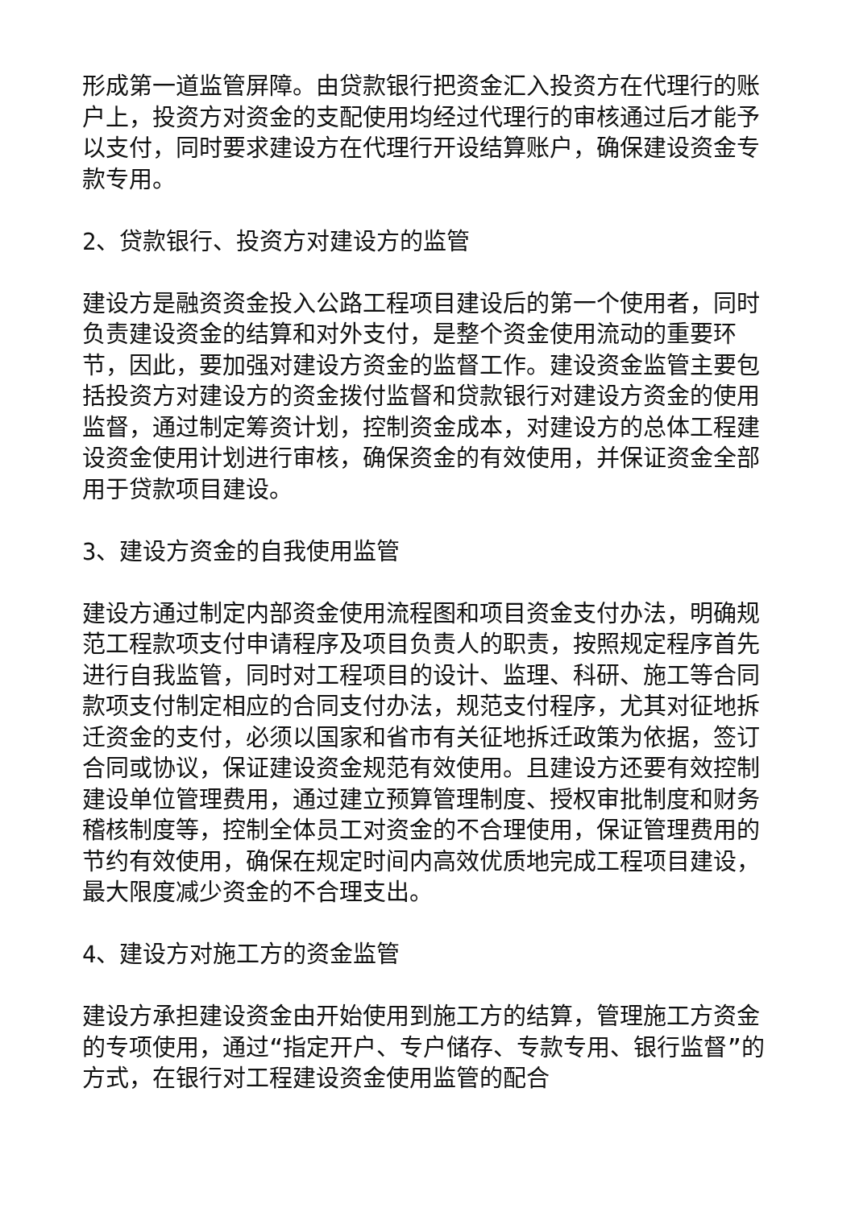形成第一道监管屏障。由贷款银行把资金汇入投资方在代理行的账户上，投资方对资金的支配使用均经过代理行的审核通过后才能予以支付，同时要求建设方在代理行开设结算账户，确保建设资金专款专用。
2、贷款银行、投资方对建设方的监管
建设方是融资资金投入公路工程项目建设后的第一个使用者，同时负责建设资金的结算和对外支付，是整个资金使用流动的重要环节，因此，要加强对建设方资金的监督工作。建设资金监管主要包括投资方对建设方的资金拨付监督和贷款银行对建设方资金的使用监督，通过制定筹资计划，控制资金成本，对建设方的总体工程建设资金使用计划进行审核，确保资金的有效使用，并保证资金全部用于贷款项目建设。
3、建设方资金的自我使用监管
建设方通过制定内部资金使用流程图和项目资金支付办法，明确规范工程款项支付申请程序及项目负责人的职责，按照规定程序首先进行自我监管，同时对工程项目的设计、监理、科研、施工等合同款项支付制定相应的合同支付办法，规范支付程序，尤其对征地拆迁资金的支付，必须以国家和省市有关征地拆迁政策为依据，签订合同或协议，保证建设资金规范有效使用。且建设方还要有效控制建设单位管理费用，通过建立预算管理制度、授权审批制度和财务稽核制度等，控制全体员工对资金的不合理使用，保证管理费用的节约有效使用，确保在规定时间内高效优质地完成工程项目建设，最大限度减少资金的不合理支出。
4、建设方对施工方的资金监管
建设方承担建设资金由开始使用到施工方的结算，管理施工方资金的专项使用，通过“指定开户、专户储存、专款专用、银行监督”的方式，在银行对工程建设资金使用监管的配合